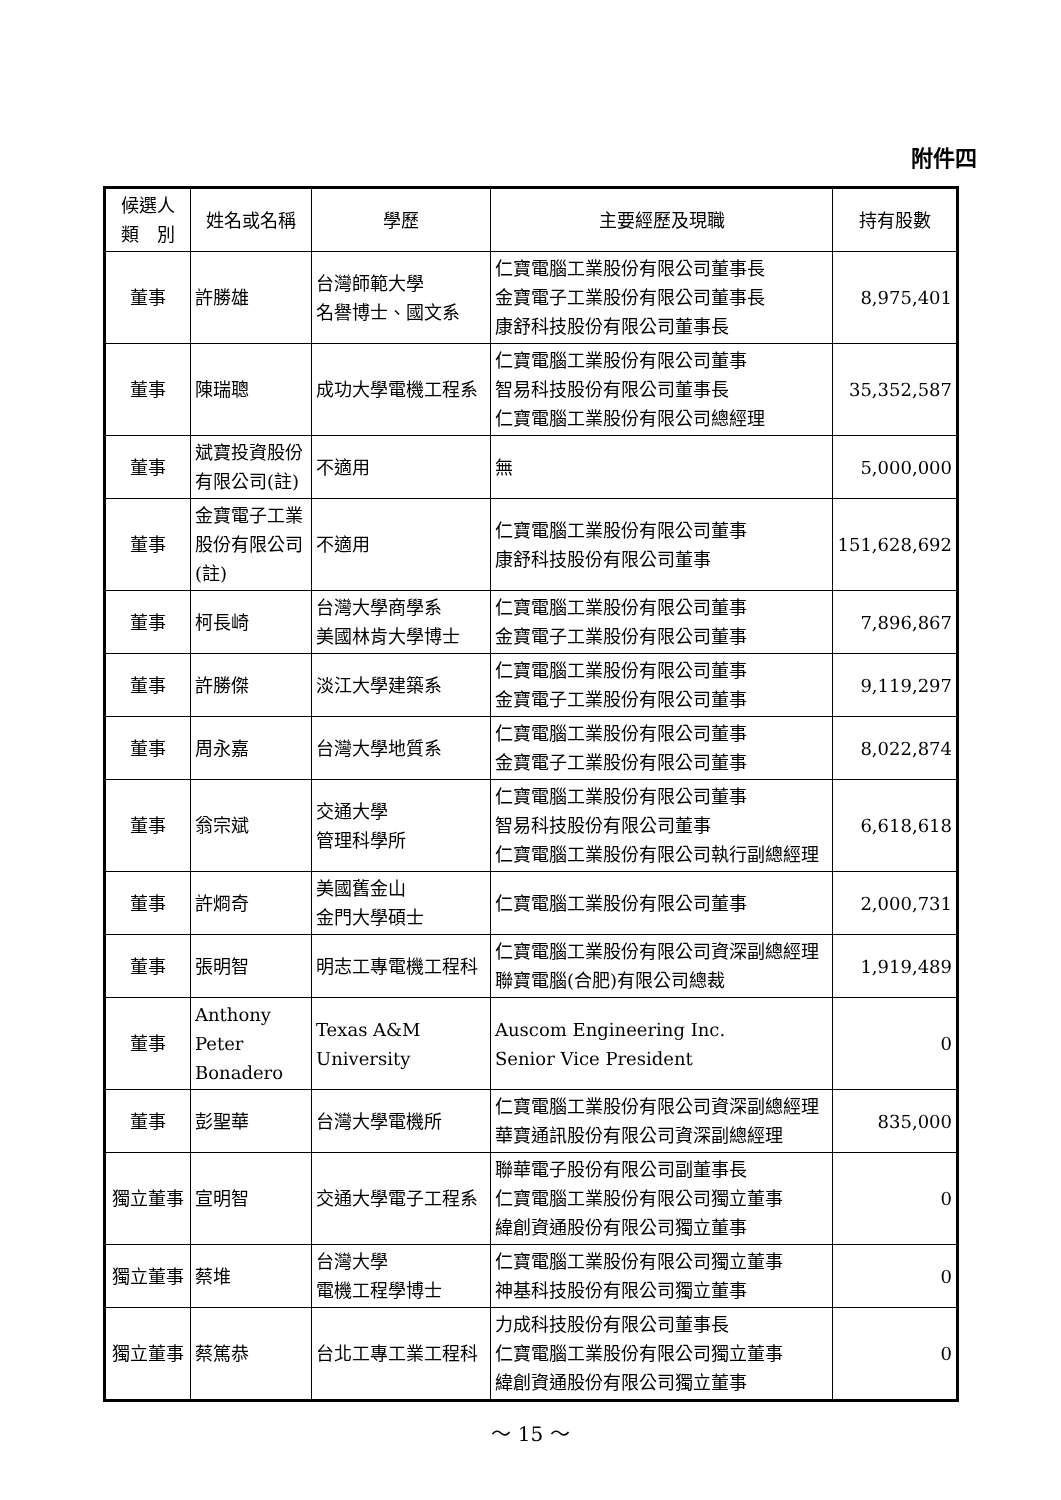附件四
| 候選人 類 別 | 姓名或名稱 | 學歷 | 主要經歷及現職 | 持有股數 |
| --- | --- | --- | --- | --- |
| 董事 | 許勝雄 | 台灣師範大學 名譽博士、國文系 | 仁寶電腦工業股份有限公司董事長 金寶電子工業股份有限公司董事長 康舒科技股份有限公司董事長 | 8,975,401 |
| 董事 | 陳瑞聰 | 成功大學電機工程系 | 仁寶電腦工業股份有限公司董事 智易科技股份有限公司董事長 仁寶電腦工業股份有限公司總經理 | 35,352,587 |
| 董事 | 斌寶投資股份有限公司(註) | 不適用 | 無 | 5,000,000 |
| 董事 | 金寶電子工業股份有限公司(註) | 不適用 | 仁寶電腦工業股份有限公司董事 康舒科技股份有限公司董事 | 151,628,692 |
| 董事 | 柯長崎 | 台灣大學商學系 美國林肯大學博士 | 仁寶電腦工業股份有限公司董事 金寶電子工業股份有限公司董事 | 7,896,867 |
| 董事 | 許勝傑 | 淡江大學建築系 | 仁寶電腦工業股份有限公司董事 金寶電子工業股份有限公司董事 | 9,119,297 |
| 董事 | 周永嘉 | 台灣大學地質系 | 仁寶電腦工業股份有限公司董事 金寶電子工業股份有限公司董事 | 8,022,874 |
| 董事 | 翁宗斌 | 交通大學 管理科學所 | 仁寶電腦工業股份有限公司董事 智易科技股份有限公司董事 仁寶電腦工業股份有限公司執行副總經理 | 6,618,618 |
| 董事 | 許烱奇 | 美國舊金山 金門大學碩士 | 仁寶電腦工業股份有限公司董事 | 2,000,731 |
| 董事 | 張明智 | 明志工專電機工程科 | 仁寶電腦工業股份有限公司資深副總經理 聯寶電腦(合肥)有限公司總裁 | 1,919,489 |
| 董事 | Anthony Peter Bonadero | Texas A&M University | Auscom Engineering Inc. Senior Vice President | 0 |
| 董事 | 彭聖華 | 台灣大學電機所 | 仁寶電腦工業股份有限公司資深副總經理 華寶通訊股份有限公司資深副總經理 | 835,000 |
| 獨立董事 | 宣明智 | 交通大學電子工程系 | 聯華電子股份有限公司副董事長 仁寶電腦工業股份有限公司獨立董事 緯創資通股份有限公司獨立董事 | 0 |
| 獨立董事 | 蔡堆 | 台灣大學 電機工程學博士 | 仁寶電腦工業股份有限公司獨立董事 神基科技股份有限公司獨立董事 | 0 |
| 獨立董事 | 蔡篤恭 | 台北工專工業工程科 | 力成科技股份有限公司董事長 仁寶電腦工業股份有限公司獨立董事 緯創資通股份有限公司獨立董事 | 0 |
～ 15 ～